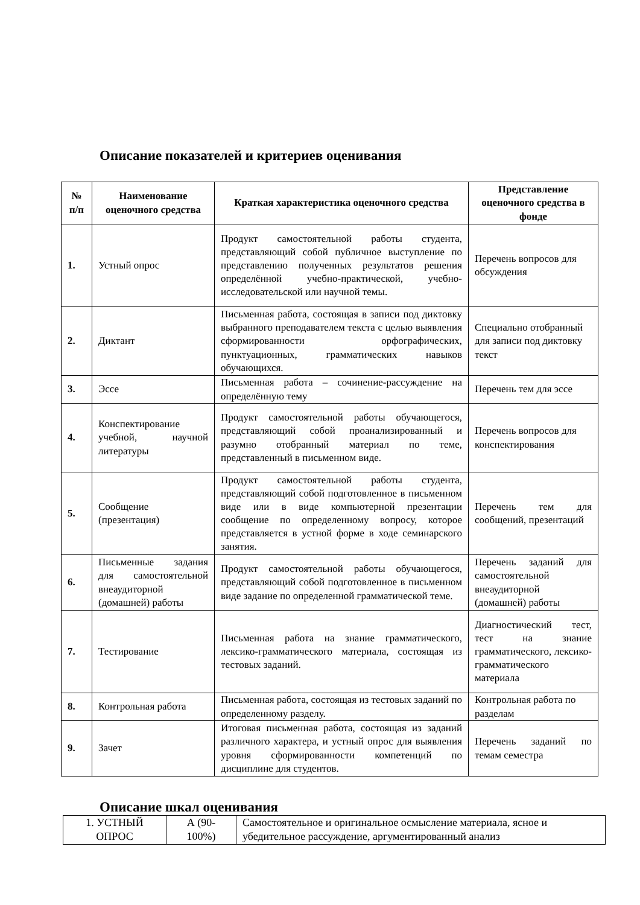Описание показателей и критериев оценивания
| № п/п | Наименование оценочного средства | Краткая характеристика оценочного средства | Представление оценочного средства в фонде |
| --- | --- | --- | --- |
| 1. | Устный опрос | Продукт самостоятельной работы студента, представляющий собой публичное выступление по представлению полученных результатов решения определённой учебно-практической, учебно-исследовательской или научной темы. | Перечень вопросов для обсуждения |
| 2. | Диктант | Письменная работа, состоящая в записи под диктовку выбранного преподавателем текста с целью выявления сформированности орфографических, пунктуационных, грамматических навыков обучающихся. | Специально отобранный для записи под диктовку текст |
| 3. | Эссе | Письменная работа – сочинение-рассуждение на определённую тему | Перечень тем для эссе |
| 4. | Конспектирование учебной, научной литературы | Продукт самостоятельной работы обучающегося, представляющий собой проанализированный и разумно отобранный материал по теме, представленный в письменном виде. | Перечень вопросов для конспектирования |
| 5. | Сообщение (презентация) | Продукт самостоятельной работы студента, представляющий собой подготовленное в письменном виде или в виде компьютерной презентации сообщение по определенному вопросу, которое представляется в устной форме в ходе семинарского занятия. | Перечень тем для сообщений, презентаций |
| 6. | Письменные задания для самостоятельной внеаудиторной (домашней) работы | Продукт самостоятельной работы обучающегося, представляющий собой подготовленное в письменном виде задание по определенной грамматической теме. | Перечень заданий для самостоятельной внеаудиторной (домашней) работы |
| 7. | Тестирование | Письменная работа на знание грамматического, лексико-грамматического материала, состоящая из тестовых заданий. | Диагностический тест, тест на знание грамматического, лексико-грамматического материала |
| 8. | Контрольная работа | Письменная работа, состоящая из тестовых заданий по определенному разделу. | Контрольная работа по разделам |
| 9. | Зачет | Итоговая письменная работа, состоящая из заданий различного характера, и устный опрос для выявления уровня сформированности компетенций по дисциплине для студентов. | Перечень заданий по темам семестра |
Описание шкал оценивания
| 1. УСТНЫЙ ОПРОС | А (90-100%) | Самостоятельное и оригинальное осмысление материала, ясное и убедительное рассуждение, аргументированный анализ |